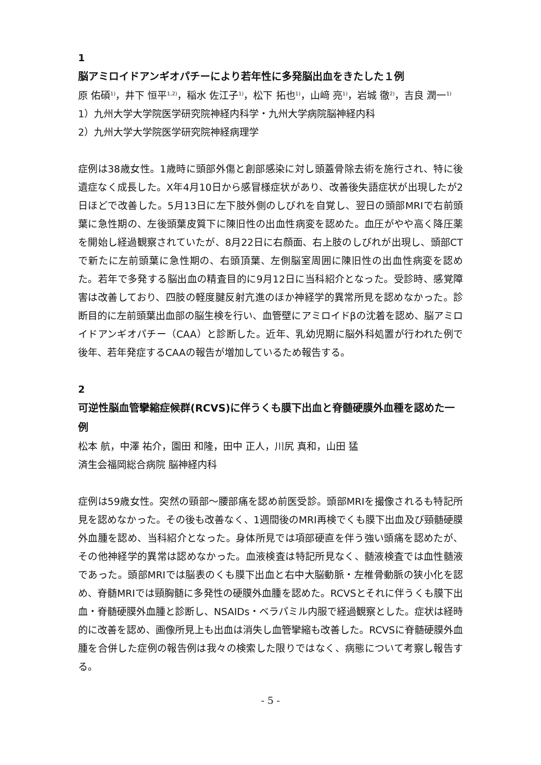1
脳アミロイドアンギオパチーにより若年性に多発脳出血をきたした１例
原 佑碩<sup>1)</sup>，井下 恒平<sup>1,2)</sup>，稲水 佐江子<sup>1)</sup>，松下 拓也<sup>1)</sup>，山﨑 亮<sup>1)</sup>，岩城 徹<sup>2)</sup>，吉良 潤一<sup>1)</sup>
1）九州大学大学院医学研究院神経内科学・九州大学病院脳神経内科
2）九州大学大学院医学研究院神経病理学
症例は38歳女性。1歳時に頭部外傷と創部感染に対し頭蓋骨除去術を施行され、特に後遺症なく成長した。X年4月10日から感冒様症状があり、改善後失語症状が出現したが2日ほどで改善した。5月13日に左下肢外側のしびれを自覚し、翌日の頭部MRIで右前頭葉に急性期の、左後頭葉皮質下に陳旧性の出血性病変を認めた。血圧がやや高く降圧薬を開始し経過観察されていたが、8月22日に右顔面、右上肢のしびれが出現し、頭部CTで新たに左前頭葉に急性期の、右頭頂葉、左側脳室周囲に陳旧性の出血性病変を認めた。若年で多発する脳出血の精査目的に9月12日に当科紹介となった。受診時、感覚障害は改善しており、四肢の軽度腱反射亢進のほか神経学的異常所見を認めなかった。診断目的に左前頭葉出血部の脳生検を行い、血管壁にアミロイドβの沈着を認め、脳アミロイドアンギオパチー（CAA）と診断した。近年、乳幼児期に脳外科処置が行われた例で後年、若年発症するCAAの報告が増加しているため報告する。
2
可逆性脳血管攣縮症候群(RCVS)に伴うくも膜下出血と脊髄硬膜外血種を認めた一例
松本 航，中澤 祐介，園田 和隆，田中 正人，川尻 真和，山田 猛
済生会福岡総合病院 脳神経内科
症例は59歳女性。突然の頸部～腰部痛を認め前医受診。頭部MRIを撮像されるも特記所見を認めなかった。その後も改善なく、1週間後のMRI再検でくも膜下出血及び頸髄硬膜外血腫を認め、当科紹介となった。身体所見では項部硬直を伴う強い頭痛を認めたが、その他神経学的異常は認めなかった。血液検査は特記所見なく、髄液検査では血性髄液であった。頭部MRIでは脳表のくも膜下出血と右中大脳動脈・左椎骨動脈の狭小化を認め、脊髄MRIでは頸胸髄に多発性の硬膜外血腫を認めた。RCVSとそれに伴うくも膜下出血・脊髄硬膜外血腫と診断し、NSAIDs・ベラパミル内服で経過観察とした。症状は経時的に改善を認め、画像所見上も出血は消失し血管攣縮も改善した。RCVSに脊髄硬膜外血腫を合併した症例の報告例は我々の検索した限りではなく、病態について考察し報告する。
- 5 -